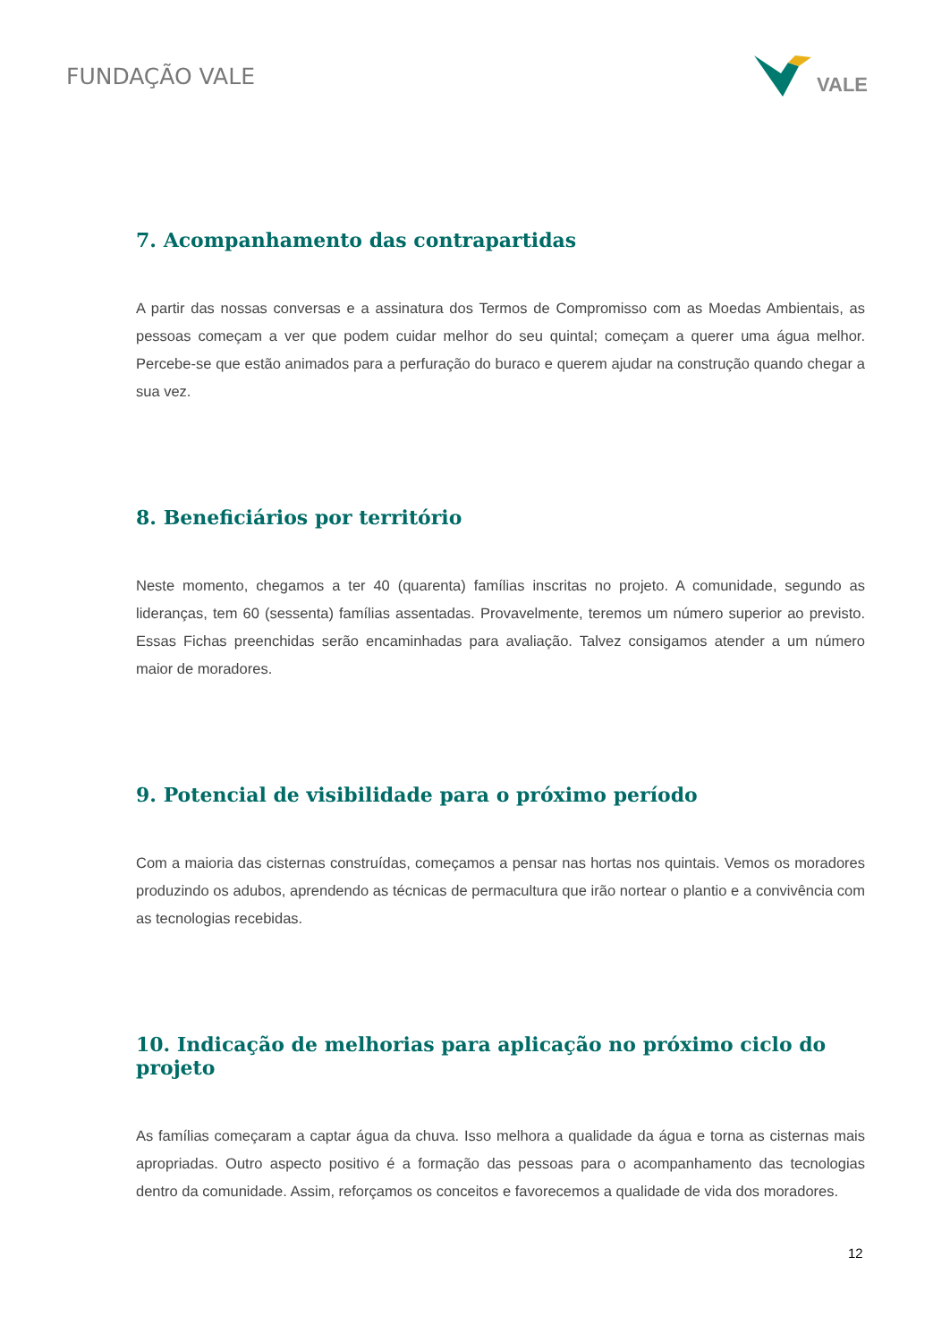FUNDAÇÃO VALE
VALE
7. Acompanhamento das contrapartidas
A partir das nossas conversas e a assinatura dos Termos de Compromisso com as Moedas Ambientais, as pessoas começam a ver que podem cuidar melhor do seu quintal; começam a querer uma água melhor. Percebe-se que estão animados para a perfuração do buraco e querem ajudar na construção quando chegar a sua vez.
8. Beneficiários por território
Neste momento, chegamos a ter 40 (quarenta) famílias inscritas no projeto. A comunidade, segundo as lideranças, tem 60 (sessenta) famílias assentadas. Provavelmente, teremos um número superior ao previsto. Essas Fichas preenchidas serão encaminhadas para avaliação. Talvez consigamos atender a um número maior de moradores.
9. Potencial de visibilidade para o próximo período
Com a maioria das cisternas construídas, começamos a pensar nas hortas nos quintais. Vemos os moradores produzindo os adubos, aprendendo as técnicas de permacultura que irão nortear o plantio e a convivência com as tecnologias recebidas.
10. Indicação de melhorias para aplicação no próximo ciclo do projeto
As famílias começaram a captar água da chuva. Isso melhora a qualidade da água e torna as cisternas mais apropriadas. Outro aspecto positivo é a formação das pessoas para o acompanhamento das tecnologias dentro da comunidade. Assim, reforçamos os conceitos e favorecemos a qualidade de vida dos moradores.
12